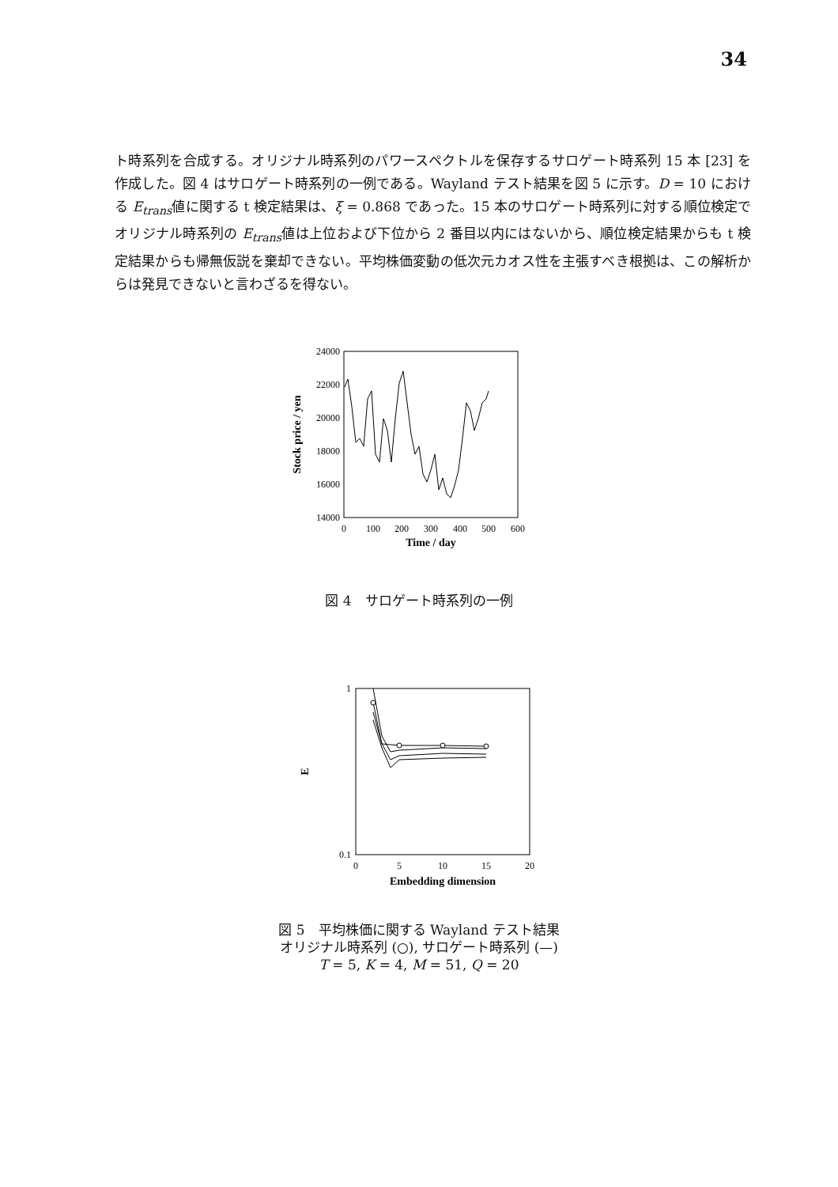34
ト時系列を合成する。オリジナル時系列のパワースペクトルを保存するサロゲート時系列 15 本 [23] を作成した。図 4 はサロゲート時系列の一例である。Wayland テスト結果を図 5 に示す。D = 10 における E<sub>trans</sub>値に関する t 検定結果は、ξ = 0.868 であった。15 本のサロゲート時系列に対する順位検定でオリジナル時系列の E<sub>trans</sub>値は上位および下位から 2 番目以内にはないから、順位検定結果からも t 検定結果からも帰無仮説を棄却できない。平均株価変動の低次元カオス性を主張すべき根拠は、この解析からは発見できないと言わざるを得ない。
24000
22000
20000
18000
16000
14000
0
100
200
300
400
500
600
Time / day
Stock price / yen
図 4　サロゲート時系列の一例
1
0.1
0
5
10
15
20
Embedding dimension
E
図 5　平均株価に関する Wayland テスト結果
オリジナル時系列 (○), サロゲート時系列 (—)
T = 5, K = 4, M = 51, Q = 20